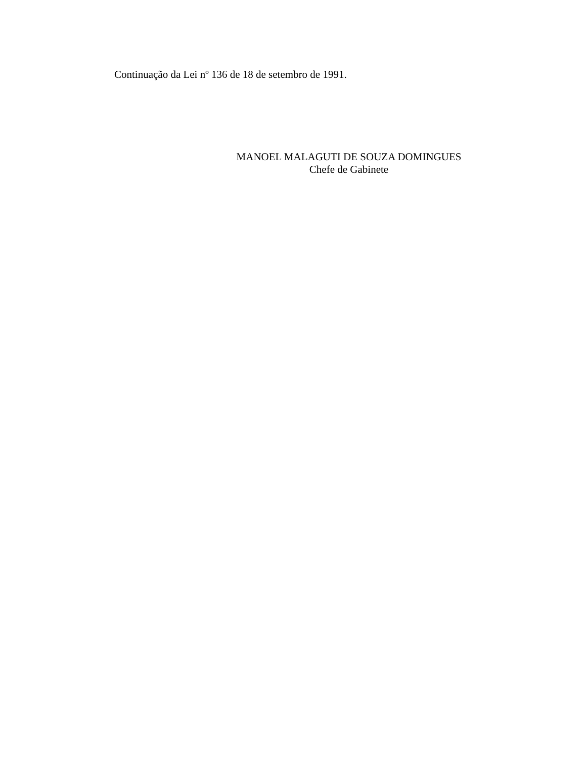Continuação da Lei nº 136 de 18 de setembro de 1991.
MANOEL MALAGUTI DE SOUZA DOMINGUES
Chefe de Gabinete